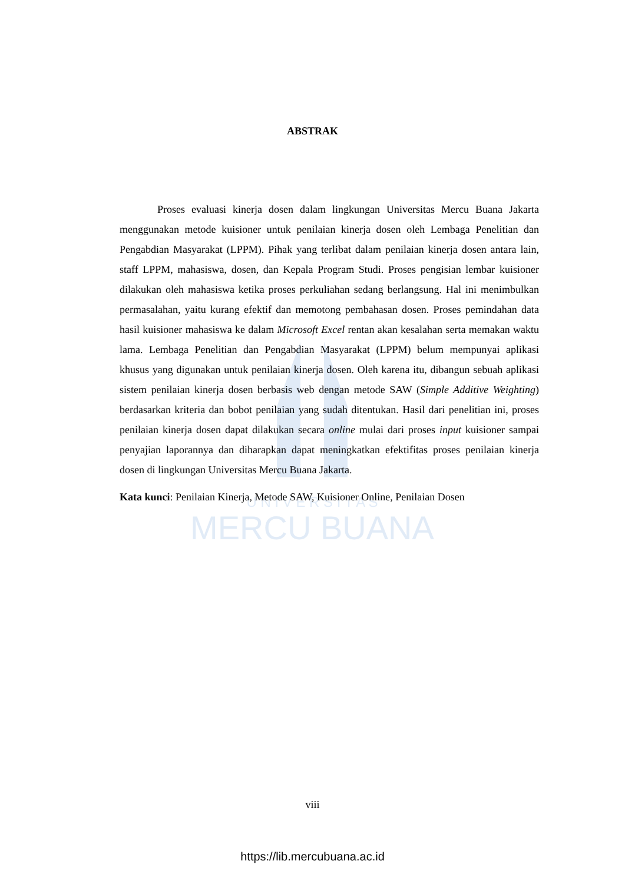U N I V E R S I T A S
MERCU BUANA
ABSTRAK
Proses evaluasi kinerja dosen dalam lingkungan Universitas Mercu Buana Jakarta menggunakan metode kuisioner untuk penilaian kinerja dosen oleh Lembaga Penelitian dan Pengabdian Masyarakat (LPPM). Pihak yang terlibat dalam penilaian kinerja dosen antara lain, staff LPPM, mahasiswa, dosen, dan Kepala Program Studi. Proses pengisian lembar kuisioner dilakukan oleh mahasiswa ketika proses perkuliahan sedang berlangsung. Hal ini menimbulkan permasalahan, yaitu kurang efektif dan memotong pembahasan dosen. Proses pemindahan data hasil kuisioner mahasiswa ke dalam Microsoft Excel rentan akan kesalahan serta memakan waktu lama. Lembaga Penelitian dan Pengabdian Masyarakat (LPPM) belum mempunyai aplikasi khusus yang digunakan untuk penilaian kinerja dosen. Oleh karena itu, dibangun sebuah aplikasi sistem penilaian kinerja dosen berbasis web dengan metode SAW (Simple Additive Weighting) berdasarkan kriteria dan bobot penilaian yang sudah ditentukan. Hasil dari penelitian ini, proses penilaian kinerja dosen dapat dilakukan secara online mulai dari proses input kuisioner sampai penyajian laporannya dan diharapkan dapat meningkatkan efektifitas proses penilaian kinerja dosen di lingkungan Universitas Mercu Buana Jakarta.
Kata kunci: Penilaian Kinerja, Metode SAW, Kuisioner Online, Penilaian Dosen
viii
https://lib.mercubuana.ac.id